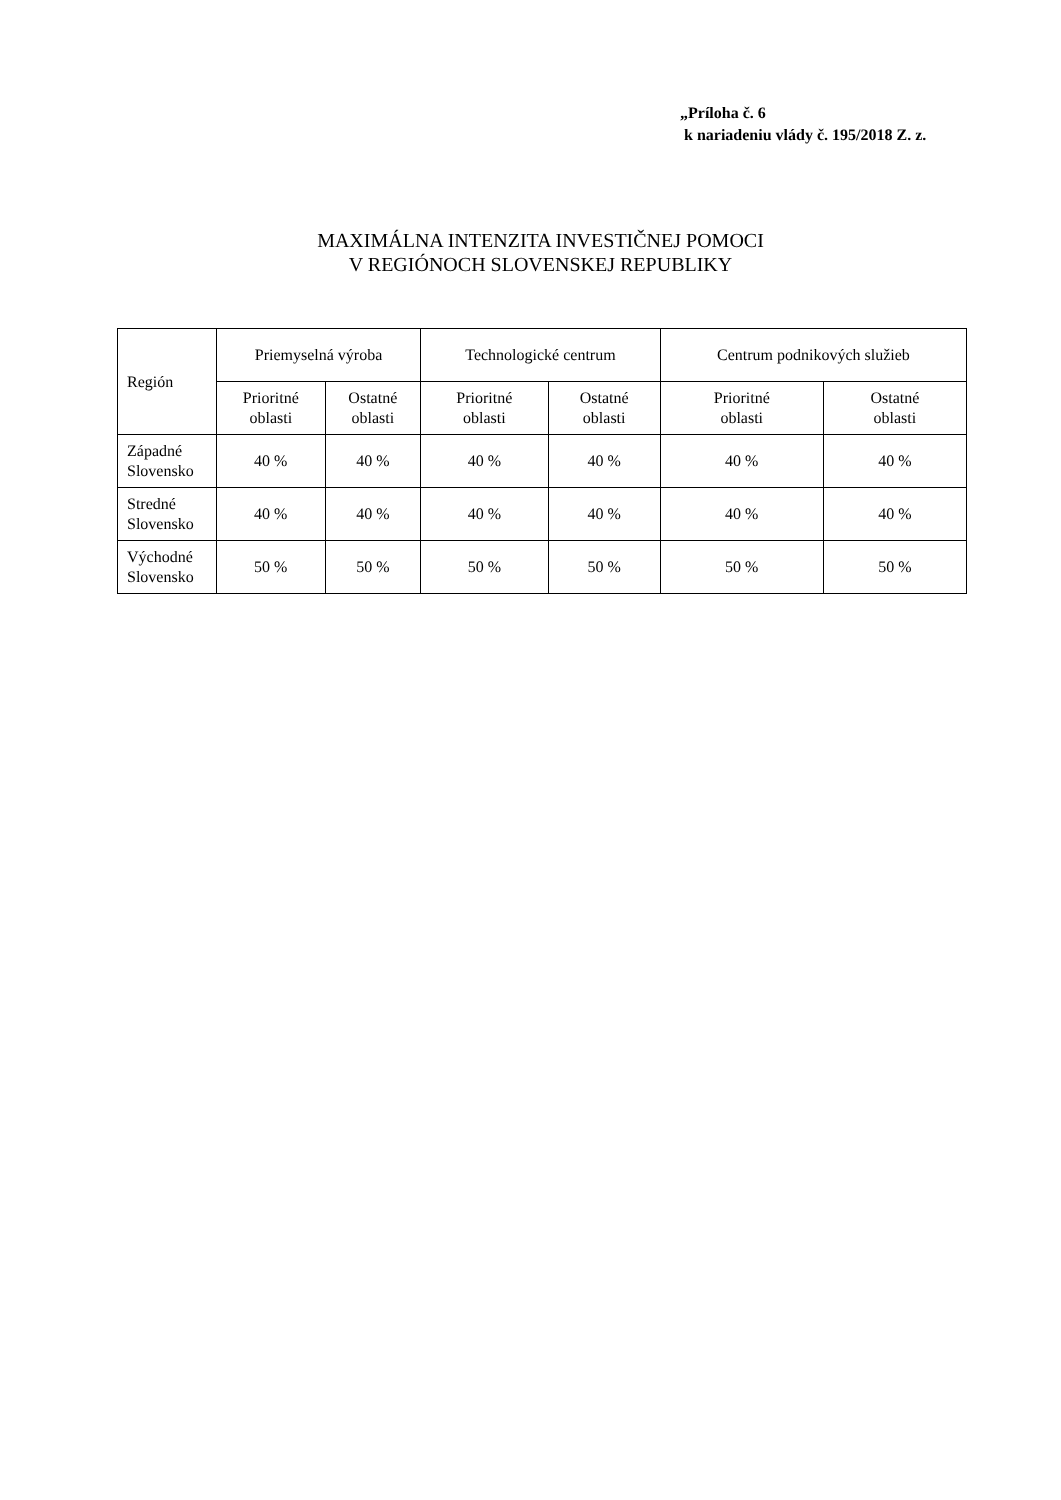„Príloha č. 6
k nariadeniu vlády č. 195/2018 Z. z.
MAXIMÁLNA INTENZITA INVESTIČNEJ POMOCI
V REGIÓNOCH SLOVENSKEJ REPUBLIKY
| Región | Priemyselná výroba | | Technologické centrum | | Centrum podnikových služieb | |
| --- | --- | --- | --- | --- | --- | --- |
| | Prioritné oblasti | Ostatné oblasti | Prioritné oblasti | Ostatné oblasti | Prioritné oblasti | Ostatné oblasti |
| Západné Slovensko | 40 % | 40 % | 40 % | 40 % | 40 % | 40 % |
| Stredné Slovensko | 40 % | 40 % | 40 % | 40 % | 40 % | 40 % |
| Východné Slovensko | 50 % | 50 % | 50 % | 50 % | 50 % | 50 % |